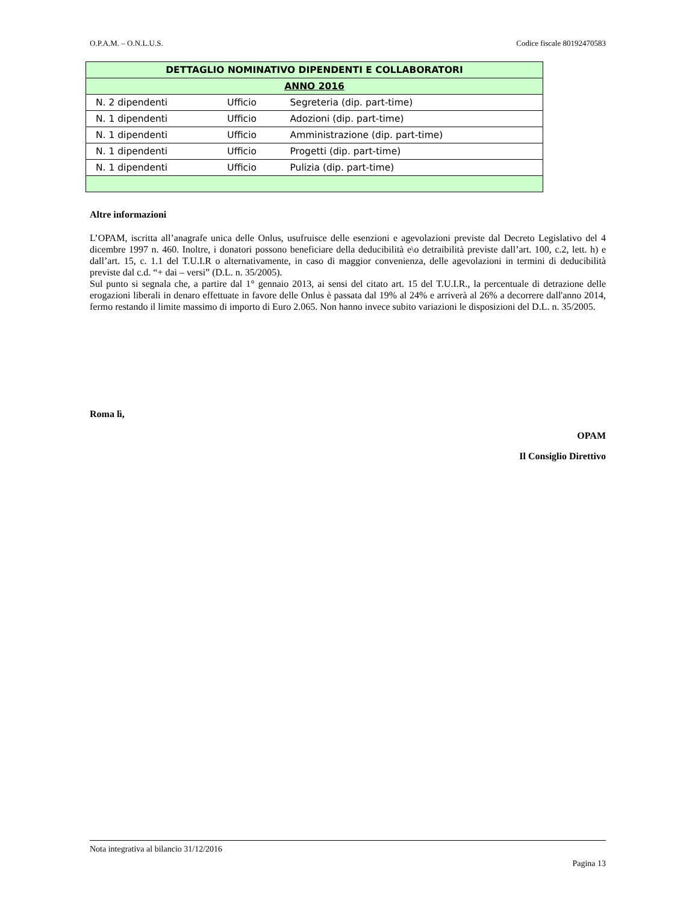O.P.A.M. – O.N.L.U.S. Codice fiscale 80192470583
| DETTAGLIO NOMINATIVO DIPENDENTI E COLLABORATORI | | |
| ANNO 2016 | | |
| N. 2 dipendenti | Ufficio | Segreteria (dip. part-time) |
| N. 1 dipendenti | Ufficio | Adozioni (dip. part-time) |
| N. 1 dipendenti | Ufficio | Amministrazione (dip. part-time) |
| N. 1 dipendenti | Ufficio | Progetti (dip. part-time) |
| N. 1 dipendenti | Ufficio | Pulizia (dip. part-time) |
Altre informazioni
L’OPAM, iscritta all’anagrafe unica delle Onlus, usufruisce delle esenzioni e agevolazioni previste dal Decreto Legislativo del 4 dicembre 1997 n. 460. Inoltre, i donatori possono beneficiare della deducibilità e\o detraibilità previste dall’art. 100, c.2, lett. h) e dall’art. 15, c. 1.1 del T.U.I.R o alternativamente, in caso di maggior convenienza, delle agevolazioni in termini di deducibilità previste dal c.d. “+ dai – versi” (D.L. n. 35/2005).
Sul punto si segnala che, a partire dal 1° gennaio 2013, ai sensi del citato art. 15 del T.U.I.R., la percentuale di detrazione delle erogazioni liberali in denaro effettuate in favore delle Onlus è passata dal 19% al 24% e arriverà al 26% a decorrere dall'anno 2014, fermo restando il limite massimo di importo di Euro 2.065. Non hanno invece subito variazioni le disposizioni del D.L. n. 35/2005.
Roma lì,
OPAM
Il Consiglio Direttivo
Nota integrativa al bilancio 31/12/2016
Pagina 13